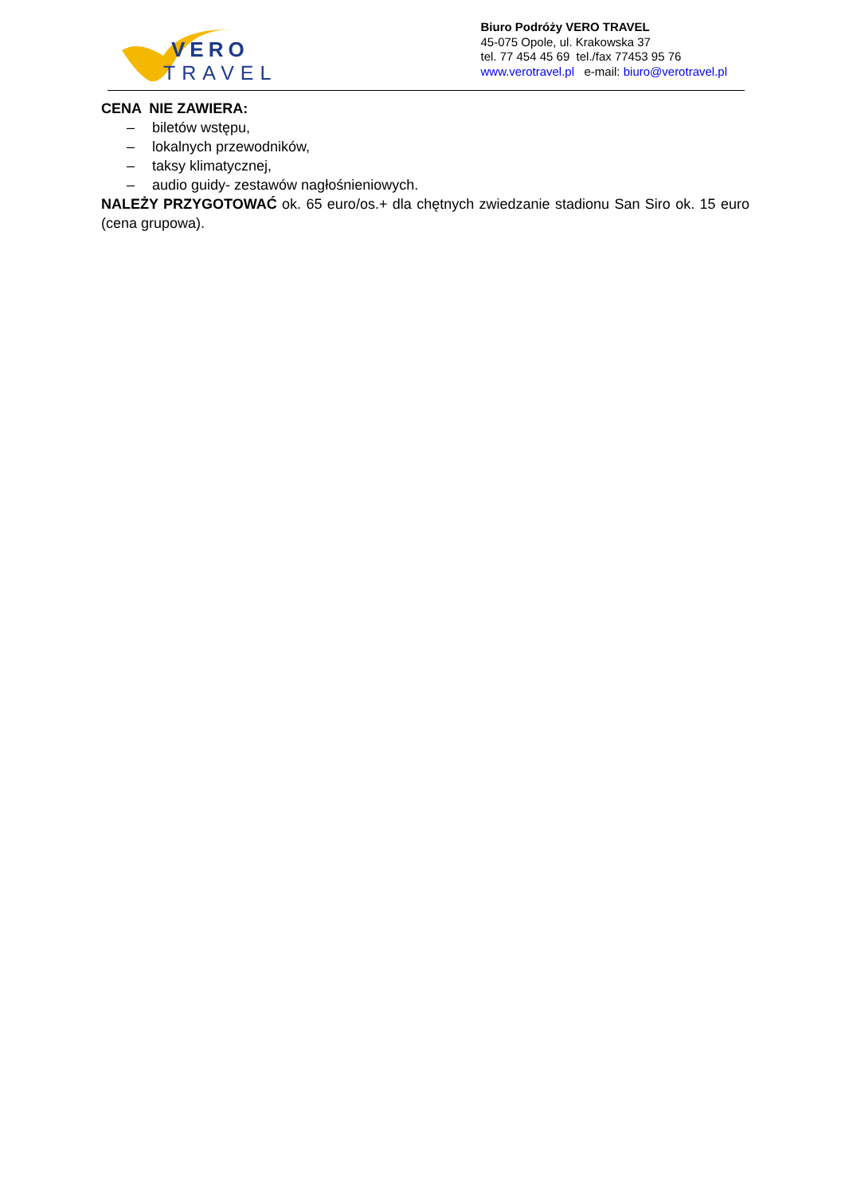VERO
TRAVEL
Biuro Podróży VERO TRAVEL
45-075 Opole, ul. Krakowska 37
tel. 77 454 45 69 tel./fax 77453 95 76
www.verotravel.pl e-mail: biuro@verotravel.pl
CENA NIE ZAWIERA:
– biletów wstępu,
– lokalnych przewodników,
– taksy klimatycznej,
– audio guidy- zestawów nagłośnieniowych.
NALEŻY PRZYGOTOWAĆ ok. 65 euro/os.+ dla chętnych zwiedzanie stadionu San Siro ok. 15 euro (cena grupowa).